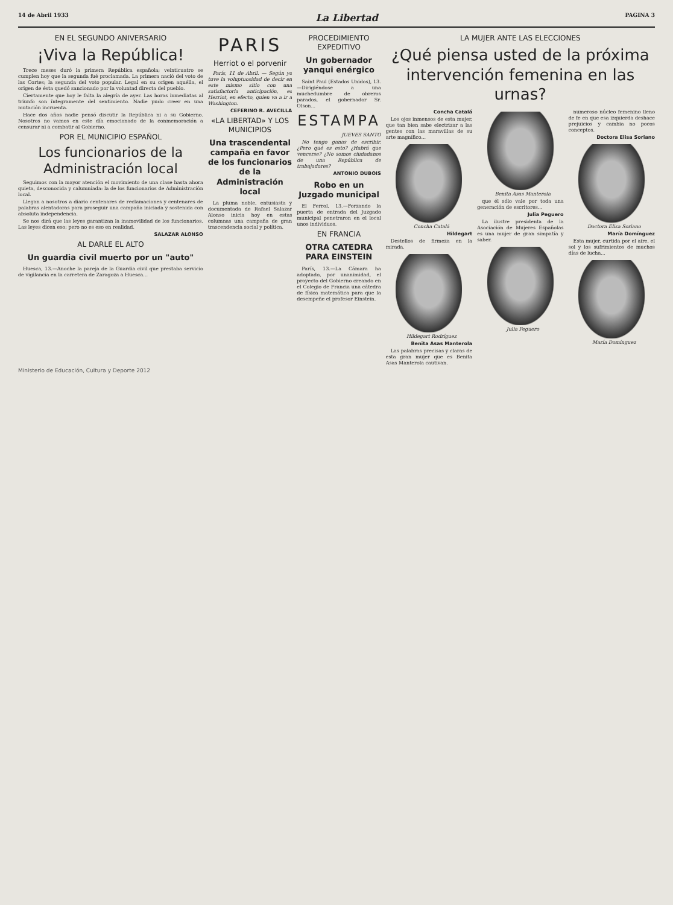14 de Abril 1933 La Libertad PAGINA 3
EN EL SEGUNDO ANIVERSARIO
¡Viva la República!
Trece meses duró la primera República española; veinticuatro se cumplen hoy que la segunda fué proclamada. La primera nació del voto de las Cortes; la segunda del voto popular. Legal en su origen aquélla, el origen de ésta quedó sancionado por la voluntad directa del pueblo.
Ciertamente que hoy le falta la alegría de ayer. Las horas inmediatas al triunfo son íntegramente del sentimiento. Nadie pudo creer en una mutación incruenta.
Hace dos años nadie pensó discutir la República ni a su Gobierno. Nosotros no vamos en este día emocionado de la conmemoración a censurar ni a combatir al Gobierno.
POR EL MUNICIPIO ESPAÑOL
Los funcionarios de la Administración local
Seguimos con la mayor atención el movimiento de una clase hasta ahora quieta, desconocida y calumniada: la de los funcionarios de Administración local.
Llegan a nosotros a diario centenares de reclamaciones y centenares de palabras alentadoras para proseguir una campaña iniciada y sostenida con absoluta independencia.
Se nos dirá que las leyes garantizan la inamovilidad de los funcionarios. Las leyes dicen eso; pero no es eso en realidad.
SALAZAR ALONSO
AL DARLE EL ALTO
Un guardia civil muerto por un "auto"
Huesca, 13.—Anoche la pareja de la Guardia civil que prestaba servicio de vigilancia en la carretera de Zaragoza a Huesca...
PARIS
Herriot o el porvenir
París, 11 de Abril. — Según yo tuve la voluptuosidad de decir en este mismo sitio con una satisfactoria anticipación, es Herriot, en efecto, quien va a ir a Washington.
CEFERINO R. AVECILLA
«LA LIBERTAD» Y LOS MUNICIPIOS
Una trascendental campaña en favor de los funcionarios de la Administración local
La pluma noble, entusiasta y documentada de Rafael Salazar Alonso inicia hoy en estas columnas una campaña de gran trascendencia social y política.
PROCEDIMIENTO EXPEDITIVO
Un gobernador yanqui enérgico
Saint Paul (Estados Unidos), 13.—Dirigiéndose a una muchedumbre de obreros parados, el gobernador Sr. Olson...
ESTAMPA
JUEVES SANTO
No tengo ganas de escribir. ¿Pero qué es esto? ¿Habrá que vencerse? ¿No somos ciudadanos de una República de trabajadores?
ANTONIO DUBOIS
Robo en un Juzgado municipal
El Ferrol, 13.—Forzando la puerta de entrada del Juzgado municipal penetraron en el local unos individuos.
EN FRANCIA
OTRA CATEDRA PARA EINSTEIN
París, 13.—La Cámara ha adoptado, por unanimidad, el proyecto del Gobierno creando en el Colegio de Francia una cátedra de física matemática para que la desempeñe el profesor Einstein.
LA MUJER ANTE LAS ELECCIONES
¿Qué piensa usted de la próxima intervención femenina en las urnas?
Concha Catalá
Los ojos inmensos de esta mujer, que tan bien sabe electrizar a las gentes con las maravillas de su arte magnífico...
Concha Catalá
Hildegart
Destellos de firmeza en la mirada.
Hildegart Rodríguez
Benita Asas Manterola
Las palabras precisas y claras de esta gran mujer que es Benita Asas Manterola cautivan.
Benita Asas Manterola
que él sólo vale por toda una generación de escritores...
Julia Peguero
La ilustre presidenta de la Asociación de Mujeres Españolas es una mujer de gran simpatía y saber.
Julia Peguero
numeroso núcleo femenino lleno de fe en que esa izquierda deshace prejuicios y cambia no pocos conceptos.
Doctora Elisa Soriano
Doctora Elisa Soriano
María Domínguez
Esta mujer, curtida por el aire, el sol y los sufrimientos de muchos días de lucha...
María Domínguez
Ministerio de Educación, Cultura y Deporte 2012